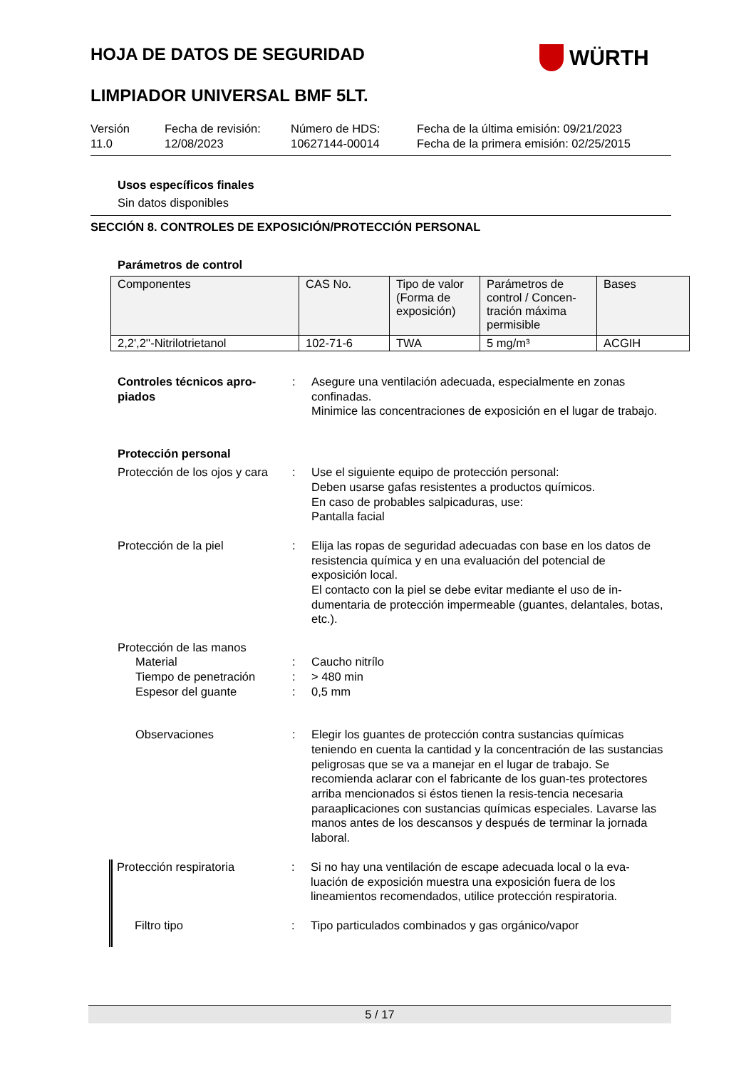HOJA DE DATOS DE SEGURIDAD
WÜRTH
LIMPIADOR UNIVERSAL BMF 5LT.
Versión
11.0
Fecha de revisión:
12/08/2023
Número de HDS:
10627144-00014
Fecha de la última emisión: 09/21/2023
Fecha de la primera emisión: 02/25/2015
Usos específicos finales
Sin datos disponibles
SECCIÓN 8. CONTROLES DE EXPOSICIÓN/PROTECCIÓN PERSONAL
Parámetros de control
| Componentes | CAS No. | Tipo de valor (Forma de exposición) | Parámetros de control / Concen-tración máxima permisible | Bases |
| --- | --- | --- | --- | --- |
| 2,2',2''-Nitrilotrietanol | 102-71-6 | TWA | 5 mg/m³ | ACGIH |
Controles técnicos apro-piados
: Asegure una ventilación adecuada, especialmente en zonas confinadas.
Minimice las concentraciones de exposición en el lugar de trabajo.
Protección personal
Protección de los ojos y cara
: Use el siguiente equipo de protección personal:
Deben usarse gafas resistentes a productos químicos.
En caso de probables salpicaduras, use:
Pantalla facial
Protección de la piel : Elija las ropas de seguridad adecuadas con base en los datos de resistencia química y en una evaluación del potencial de exposición local.
El contacto con la piel se debe evitar mediante el uso de in-dumentaria de protección impermeable (guantes, delantales, botas, etc.).
Protección de las manos
Material : Caucho nitrílo
Tiempo de penetración : > 480 min
Espesor del guante : 0,5 mm
Observaciones : Elegir los guantes de protección contra sustancias químicas teniendo en cuenta la cantidad y la concentración de las sustancias peligrosas que se va a manejar en el lugar de trabajo. Se recomienda aclarar con el fabricante de los guan-tes protectores arriba mencionados si éstos tienen la resis-tencia necesaria paraaplicaciones con sustancias químicas especiales. Lavarse las manos antes de los descansos y después de terminar la jornada laboral.
Protección respiratoria : Si no hay una ventilación de escape adecuada local o la eva-luación de exposición muestra una exposición fuera de los lineamientos recomendados, utilice protección respiratoria.
Filtro tipo : Tipo particulados combinados y gas orgánico/vapor
5 / 17